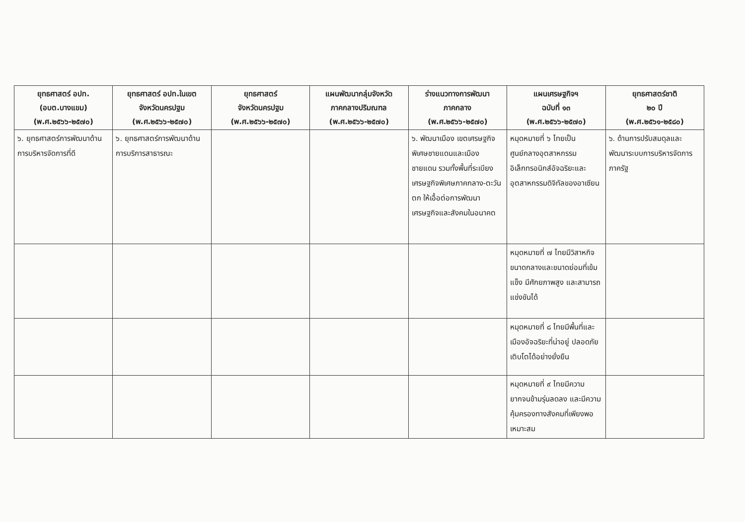| ยุทธศาสตร์ อปท. (อบต.บางแขม) (พ.ศ.๒๕๖๖-๒๕๗๐) | ยุทธศาสตร์ อปท.ในเขต จังหวัดนครปฐม (พ.ศ.๒๕๖๖-๒๕๗๐) | ยุทธศาสตร์ จังหวัดนครปฐม (พ.ศ.๒๕๖๖-๒๕๗๐) | แผนพัฒนากลุ่มจังหวัด ภาคกลางปริมณฑล (พ.ศ.๒๕๖๖-๒๕๗๐) | ร่างแนวทางการพัฒนา ภาคกลาง (พ.ศ.๒๕๖๖-๒๕๗๐) | แผนเศรษฐกิจฯ ฉบับที่ ๑๓ (พ.ศ.๒๕๖๖-๒๕๗๐) | ยุทธศาสตร์ชาติ ๒๐ ปี (พ.ศ.๒๕๖๑-๒๕๘๐) |
| --- | --- | --- | --- | --- | --- | --- |
| ๖. ยุทธศาสตร์การพัฒนาด้านการบริหารจัดการที่ดี | ๖. ยุทธศาสตร์การพัฒนาด้านการบริการสาธารณะ | | | ๖. พัฒนาเมือง เขตเศรษฐกิจพิเศษชายแดนและเมืองชายแดน รวมทั้งพื้นที่ระเบียงเศรษฐกิจพิเศษภาคกลาง-ตะวันตก ให้เอื้อต่อการพัฒนาเศรษฐกิจและสังคมในอนาคต | หมุดหมายที่ ๖ ไทยเป็นศูนย์กลางอุตสาหกรรมอิเล็กทรอนิกส์อัจฉริยะและอุตสาหกรรมดิจิทัลของอาเซียน | ๖. ด้านการปรับสมดุลและพัฒนาระบบการบริหารจัดการภาครัฐ |
| | | | | | หมุดหมายที่ ๗ ไทยมีวิสาหกิจขนาดกลางและขนาดย่อมที่เข้มแข็ง มีศักยภาพสูง และสามารถแข่งขันได้ | |
| | | | | | หมุดหมายที่ ๘ ไทยมีพื้นที่และเมืองอัจฉริยะที่น่าอยู่ ปลอดภัย เติบโตได้อย่างยั่งยืน | |
| | | | | | หมุดหมายที่ ๙ ไทยมีความยากจนข้ามรุ่นลดลง และมีความคุ้มครองทางสังคมที่เพียงพอ เหมาะสม | |